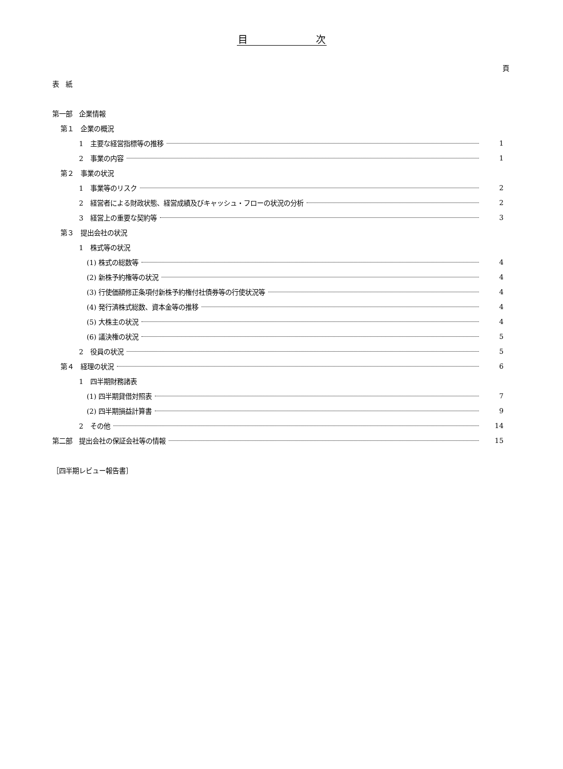目　　　　　　　次
頁
表　紙
第一部　企業情報
第１　企業の概況
1　主要な経営指標等の推移 1
2　事業の内容 1
第２　事業の状況
1　事業等のリスク 2
2　経営者による財政状態、経営成績及びキャッシュ・フローの状況の分析 2
3　経営上の重要な契約等 3
第３　提出会社の状況
1　株式等の状況
(1) 株式の総数等 4
(2) 新株予約権等の状況 4
(3) 行使価額修正条項付新株予約権付社債券等の行使状況等 4
(4) 発行済株式総数、資本金等の推移 4
(5) 大株主の状況 4
(6) 議決権の状況 5
2　役員の状況 5
第４　経理の状況 6
1　四半期財務諸表
(1) 四半期貸借対照表 7
(2) 四半期損益計算書 9
2　その他 14
第二部　提出会社の保証会社等の情報 15
［四半期レビュー報告書］